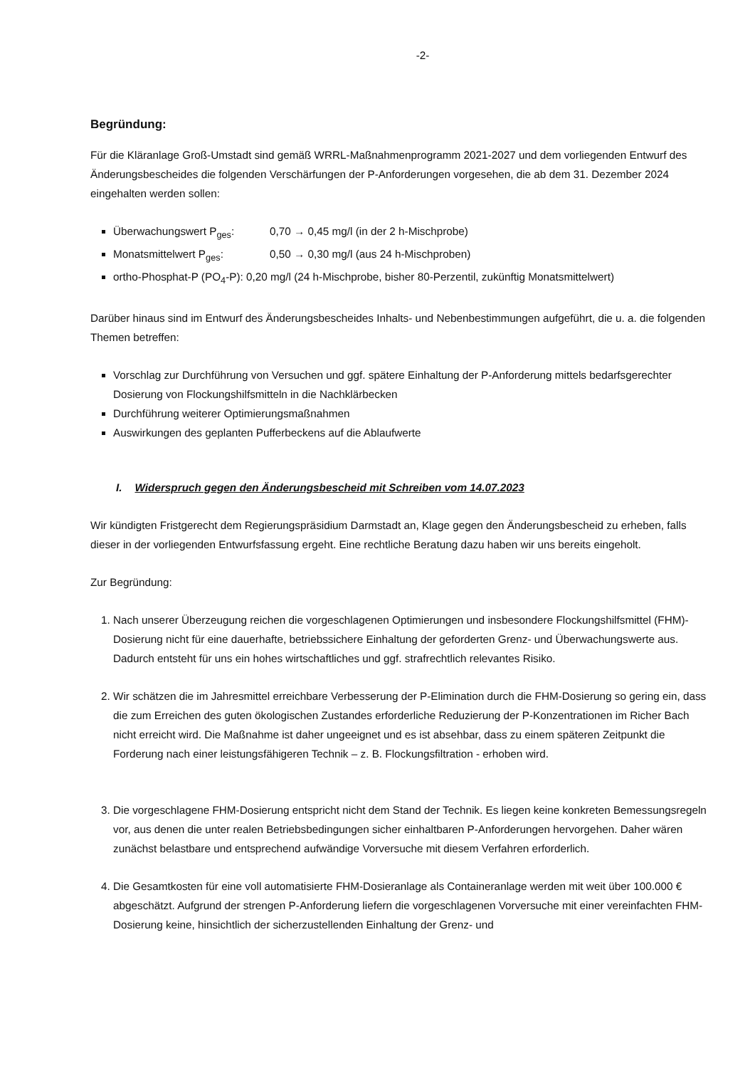-2-
Begründung:
Für die Kläranlage Groß-Umstadt sind gemäß WRRL-Maßnahmenprogramm 2021-2027 und dem vorliegenden Entwurf des Änderungsbescheides die folgenden Verschärfungen der P-Anforderungen vorgesehen, die ab dem 31. Dezember 2024 eingehalten werden sollen:
Überwachungswert P<sub>ges</sub>: 0,70 → 0,45 mg/l (in der 2 h-Mischprobe)
Monatsmittelwert P<sub>ges</sub>: 0,50 → 0,30 mg/l (aus 24 h-Mischproben)
ortho-Phosphat-P (PO<sub>4</sub>-P): 0,20 mg/l (24 h-Mischprobe, bisher 80-Perzentil, zukünftig Monatsmittelwert)
Darüber hinaus sind im Entwurf des Änderungsbescheides Inhalts- und Nebenbestimmungen aufgeführt, die u. a. die folgenden Themen betreffen:
Vorschlag zur Durchführung von Versuchen und ggf. spätere Einhaltung der P-Anforderung mittels bedarfsgerechter Dosierung von Flockungshilfsmitteln in die Nachklärbecken
Durchführung weiterer Optimierungsmaßnahmen
Auswirkungen des geplanten Pufferbeckens auf die Ablaufwerte
I. Widerspruch gegen den Änderungsbescheid mit Schreiben vom 14.07.2023
Wir kündigten Fristgerecht dem Regierungspräsidium Darmstadt an, Klage gegen den Änderungsbescheid zu erheben, falls dieser in der vorliegenden Entwurfsfassung ergeht. Eine rechtliche Beratung dazu haben wir uns bereits eingeholt.
Zur Begründung:
1. Nach unserer Überzeugung reichen die vorgeschlagenen Optimierungen und insbesondere Flockungshilfsmittel (FHM)-Dosierung nicht für eine dauerhafte, betriebssichere Einhaltung der geforderten Grenz- und Überwachungswerte aus. Dadurch entsteht für uns ein hohes wirtschaftliches und ggf. strafrechtlich relevantes Risiko.
2. Wir schätzen die im Jahresmittel erreichbare Verbesserung der P-Elimination durch die FHM-Dosierung so gering ein, dass die zum Erreichen des guten ökologischen Zustandes erforderliche Reduzierung der P-Konzentrationen im Richer Bach nicht erreicht wird. Die Maßnahme ist daher ungeeignet und es ist absehbar, dass zu einem späteren Zeitpunkt die Forderung nach einer leistungsfähigeren Technik – z. B. Flockungsfiltration - erhoben wird.
3. Die vorgeschlagene FHM-Dosierung entspricht nicht dem Stand der Technik. Es liegen keine konkreten Bemessungsregeln vor, aus denen die unter realen Betriebsbedingungen sicher einhaltbaren P-Anforderungen hervorgehen. Daher wären zunächst belastbare und entsprechend aufwändige Vorversuche mit diesem Verfahren erforderlich.
4. Die Gesamtkosten für eine voll automatisierte FHM-Dosieranlage als Containeranlage werden mit weit über 100.000 € abgeschätzt. Aufgrund der strengen P-Anforderung liefern die vorgeschlagenen Vorversuche mit einer vereinfachten FHM-Dosierung keine, hinsichtlich der sicherzustellenden Einhaltung der Grenz- und